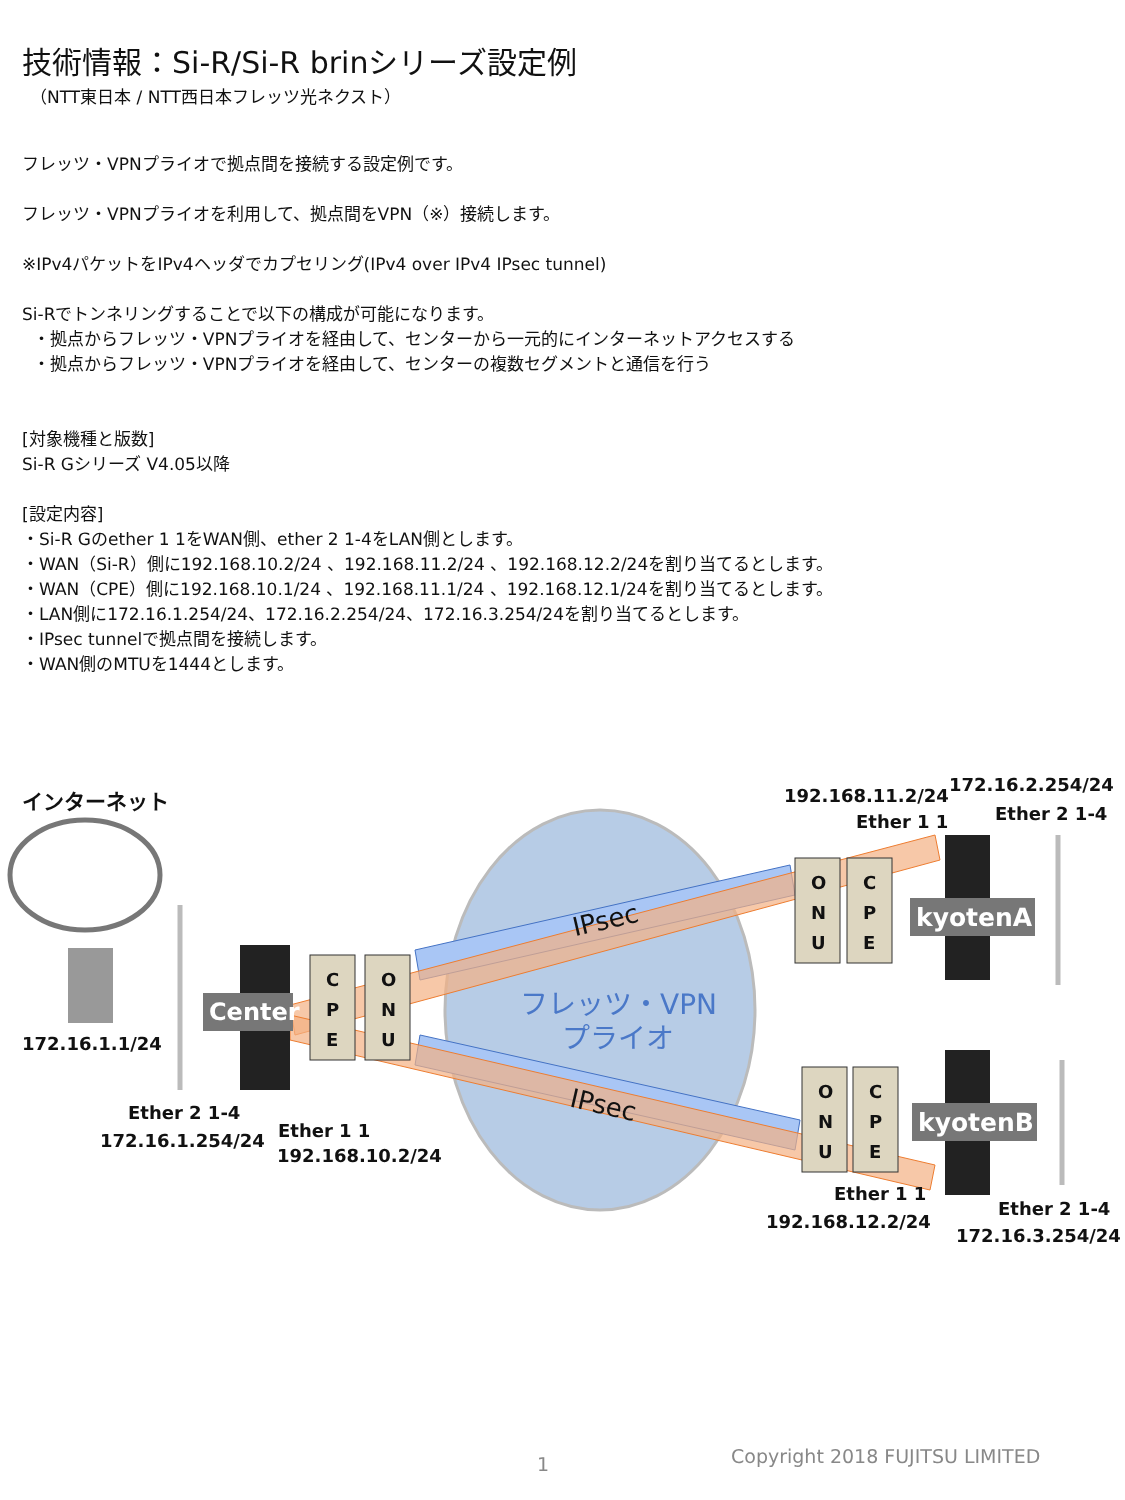技術情報：Si-R/Si-R brinシリーズ設定例
（NTT東日本 / NTT西日本フレッツ光ネクスト）
フレッツ・VPNプライオで拠点間を接続する設定例です。
フレッツ・VPNプライオを利用して、拠点間をVPN（※）接続します。
※IPv4パケットをIPv4ヘッダでカプセリング(IPv4 over IPv4 IPsec tunnel)
Si-Rでトンネリングすることで以下の構成が可能になります。
・拠点からフレッツ・VPNプライオを経由して、センターから一元的にインターネットアクセスする
・拠点からフレッツ・VPNプライオを経由して、センターの複数セグメントと通信を行う
[対象機種と版数]
Si-R Gシリーズ V4.05以降
[設定内容]
・Si-R Gのether 1 1をWAN側、ether 2 1-4をLAN側とします。
・WAN（Si-R）側に192.168.10.2/24 、192.168.11.2/24 、192.168.12.2/24を割り当てるとします。
・WAN（CPE）側に192.168.10.1/24 、192.168.11.1/24 、192.168.12.1/24を割り当てるとします。
・LAN側に172.16.1.254/24、172.16.2.254/24、172.16.3.254/24を割り当てるとします。
・IPsec tunnelで拠点間を接続します。
・WAN側のMTUを1444とします。
インターネット
172.16.1.1/24
Center
C
P
E
O
N
U
O
N
U
C
P
E
O
N
U
C
P
E
kyotenA
kyotenB
IPsec
IPsec
フレッツ・VPN
プライオ
Ether 2 1-4
172.16.1.254/24 Ether 1 1
192.168.10.2/24
192.168.11.2/24
Ether 1 1
172.16.2.254/24
Ether 2 1-4
Ether 1 1
192.168.12.2/24
Ether 2 1-4
172.16.3.254/24
1 Copyright 2018 FUJITSU LIMITED